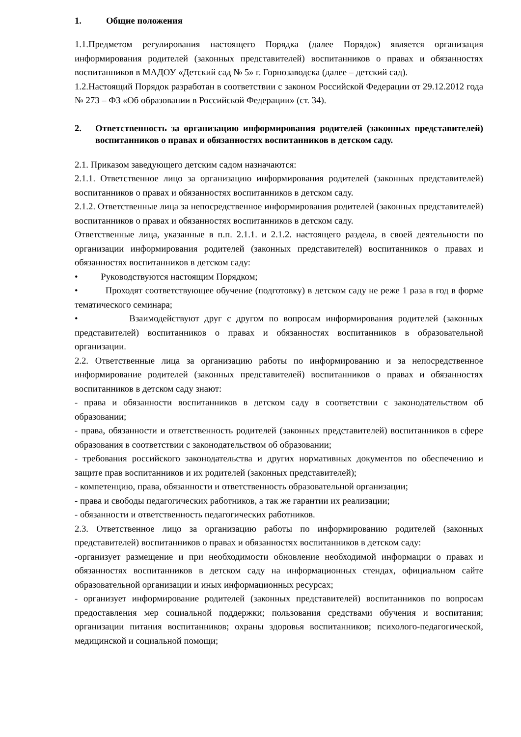1. Общие положения
1.1.Предметом регулирования настоящего Порядка (далее Порядок) является организация информирования родителей (законных представителей) воспитанников о правах и обязанностях воспитанников в МАДОУ «Детский сад № 5» г. Горнозаводска (далее – детский сад).
1.2.Настоящий Порядок разработан в соответствии с законом Российской Федерации от 29.12.2012 года № 273 – ФЗ «Об образовании в Российской Федерации» (ст. 34).
2. Ответственность за организацию информирования родителей (законных представителей) воспитанников о правах и обязанностях воспитанников в детском саду.
2.1. Приказом заведующего детским садом назначаются:
2.1.1. Ответственное лицо за организацию информирования родителей (законных представителей) воспитанников о правах и обязанностях воспитанников в детском саду.
2.1.2. Ответственные лица за непосредственное информирования родителей (законных представителей) воспитанников о правах и обязанностях воспитанников в детском саду.
Ответственные лица, указанные в п.п. 2.1.1. и 2.1.2. настоящего раздела, в своей деятельности по организации информирования родителей (законных представителей) воспитанников о правах и обязанностях воспитанников в детском саду:
• Руководствуются настоящим Порядком;
• Проходят соответствующее обучение (подготовку) в детском саду не реже 1 раза в год в форме тематического семинара;
• Взаимодействуют друг с другом по вопросам информирования родителей (законных представителей) воспитанников о правах и обязанностях воспитанников в образовательной организации.
2.2. Ответственные лица за организацию работы по информированию и за непосредственное информирование родителей (законных представителей) воспитанников о правах и обязанностях воспитанников в детском саду знают:
- права и обязанности воспитанников в детском саду в соответствии с законодательством об образовании;
- права, обязанности и ответственность родителей (законных представителей) воспитанников в сфере образования в соответствии с законодательством об образовании;
- требования российского законодательства и других нормативных документов по обеспечению и защите прав воспитанников и их родителей (законных представителей);
- компетенцию, права, обязанности и ответственность образовательной организации;
- права и свободы педагогических работников, а так же гарантии их реализации;
- обязанности и ответственность педагогических работников.
2.3. Ответственное лицо за организацию работы по информированию родителей (законных представителей) воспитанников о правах и обязанностях воспитанников в детском саду:
-организует размещение и при необходимости обновление необходимой информации о правах и обязанностях воспитанников в детском саду на информационных стендах, официальном сайте образовательной организации и иных информационных ресурсах;
- организует информирование родителей (законных представителей) воспитанников по вопросам предоставления мер социальной поддержки; пользования средствами обучения и воспитания; организации питания воспитанников; охраны здоровья воспитанников; психолого-педагогической, медицинской и социальной помощи;